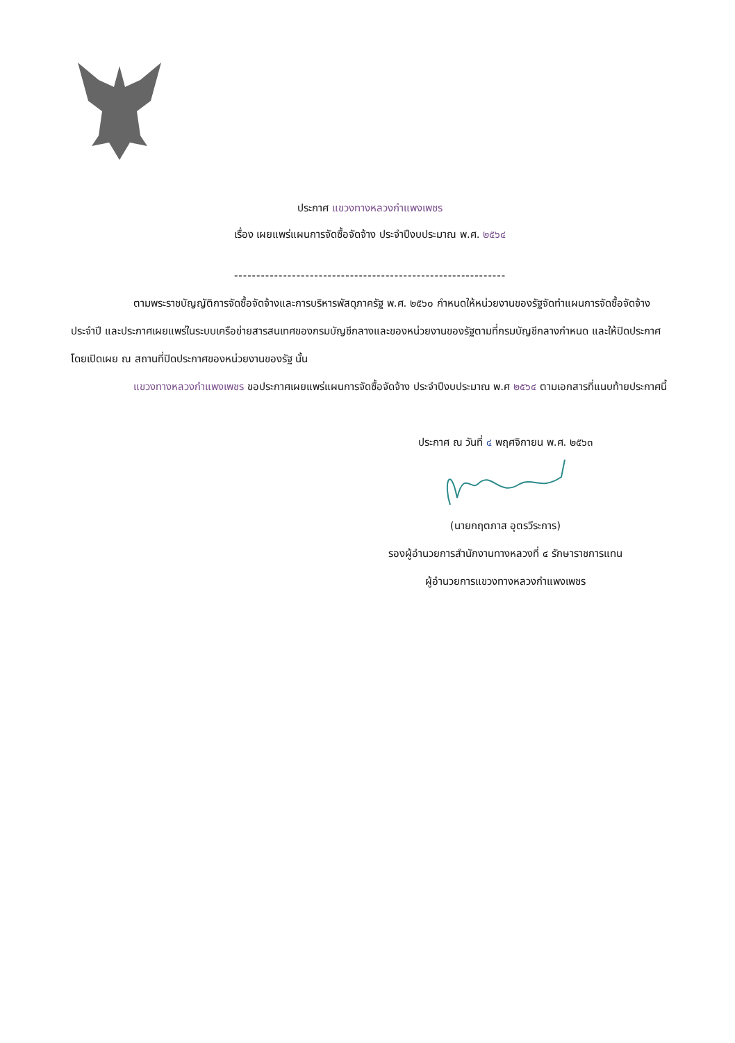ประกาศ แขวงทางหลวงกำแพงเพชร
เรื่อง เผยแพร่แผนการจัดซื้อจัดจ้าง ประจำปีงบประมาณ พ.ศ. ๒๕๖๔
-------------------------------------------------------------
ตามพระราชบัญญัติการจัดซื้อจัดจ้างและการบริหารพัสดุภาครัฐ พ.ศ. ๒๕๖๐ กำหนดให้หน่วยงานของรัฐจัดทำแผนการจัดซื้อจัดจ้างประจำปี และประกาศเผยแพร่ในระบบเครือข่ายสารสนเทศของกรมบัญชีกลางและของหน่วยงานของรัฐตามที่กรมบัญชีกลางกำหนด และให้ปิดประกาศโดยเปิดเผย ณ สถานที่ปิดประกาศของหน่วยงานของรัฐ นั้น
แขวงทางหลวงกำแพงเพชร ขอประกาศเผยแพร่แผนการจัดซื้อจัดจ้าง ประจำปีงบประมาณ พ.ศ ๒๕๖๔ ตามเอกสารที่แนบท้ายประกาศนี้
ประกาศ ณ วันที่ ๔ พฤศจิกายน พ.ศ. ๒๕๖๓
(นายกฤตภาส อุตรวีระการ)
รองผู้อำนวยการสำนักงานทางหลวงที่ ๔ รักษาราชการแทน
ผู้อำนวยการแขวงทางหลวงกำแพงเพชร